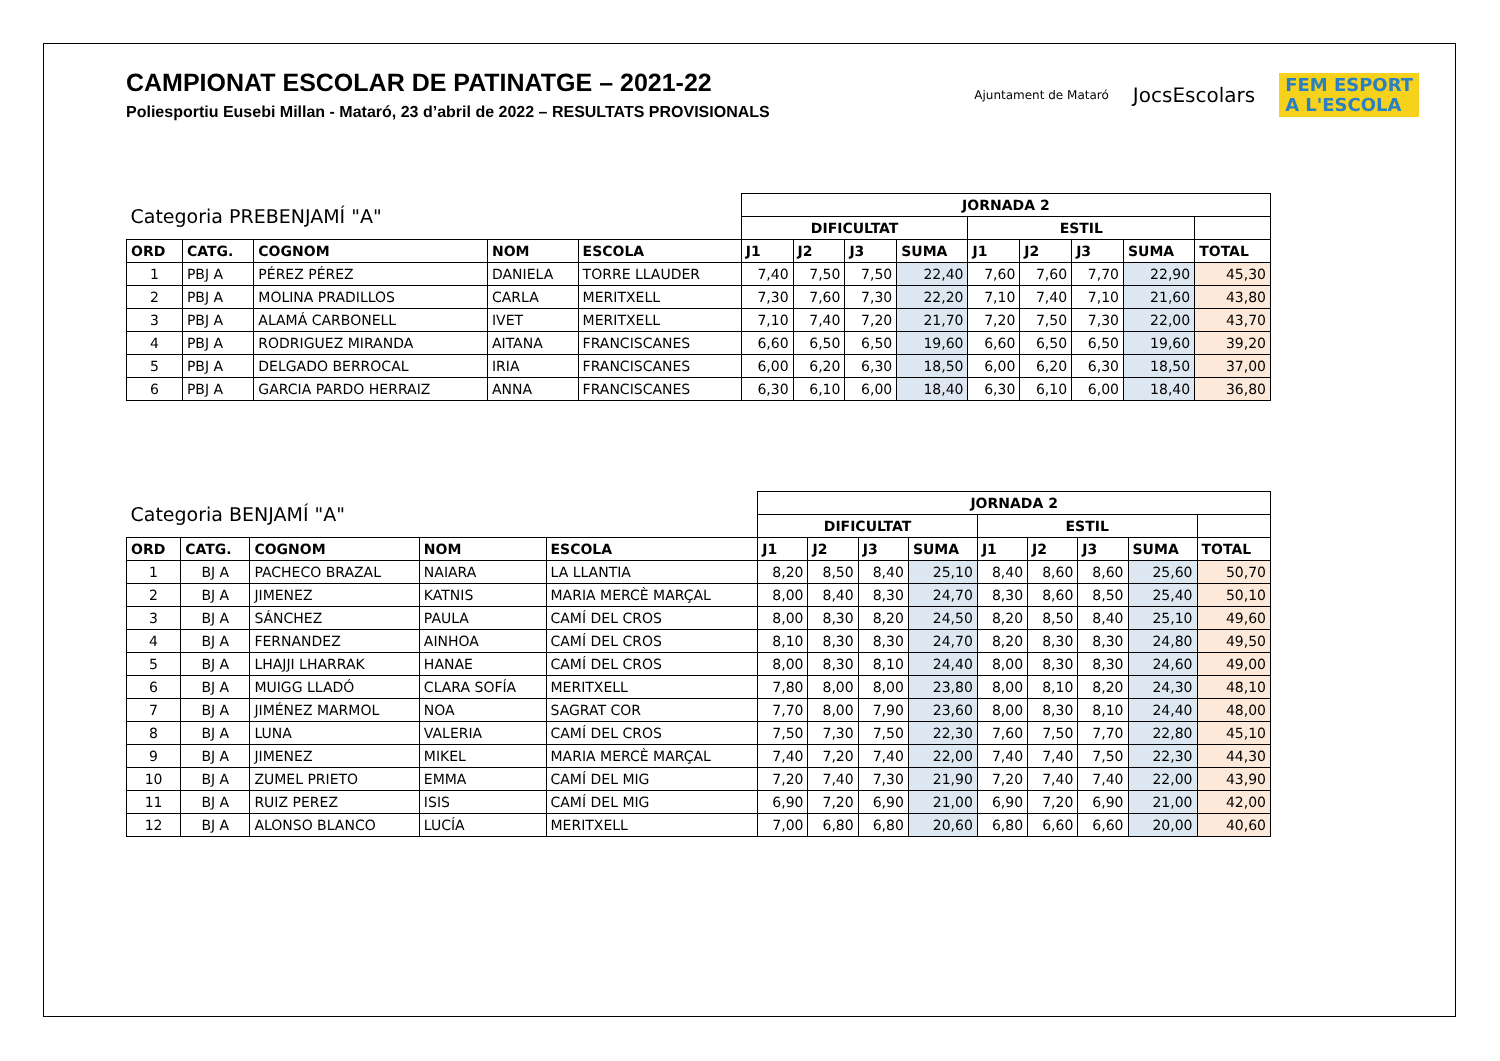CAMPIONAT ESCOLAR DE PATINATGE – 2021-22
Poliesportiu Eusebi Millan - Mataró, 23 d’abril de 2022 – RESULTATS PROVISIONALS
Ajuntament de Mataró
JocsEscolars
FEM ESPORT
A L'ESCOLA
| Categoria PREBENJAMÍ "A" | | | | | JORNADA 2 | | | | | | | | |
| --- | --- | --- | --- | --- | --- | --- | --- | --- | --- | --- | --- | --- | --- |
| | | | | | DIFICULTAT | | | | ESTIL | | | | |
| ORD | CATG. | COGNOM | NOM | ESCOLA | J1 | J2 | J3 | SUMA | J1 | J2 | J3 | SUMA | TOTAL |
| 1 | PBJ A | PÉREZ PÉREZ | DANIELA | TORRE LLAUDER | 7,40 | 7,50 | 7,50 | 22,40 | 7,60 | 7,60 | 7,70 | 22,90 | 45,30 |
| 2 | PBJ A | MOLINA PRADILLOS | CARLA | MERITXELL | 7,30 | 7,60 | 7,30 | 22,20 | 7,10 | 7,40 | 7,10 | 21,60 | 43,80 |
| 3 | PBJ A | ALAMÁ CARBONELL | IVET | MERITXELL | 7,10 | 7,40 | 7,20 | 21,70 | 7,20 | 7,50 | 7,30 | 22,00 | 43,70 |
| 4 | PBJ A | RODRIGUEZ MIRANDA | AITANA | FRANCISCANES | 6,60 | 6,50 | 6,50 | 19,60 | 6,60 | 6,50 | 6,50 | 19,60 | 39,20 |
| 5 | PBJ A | DELGADO BERROCAL | IRIA | FRANCISCANES | 6,00 | 6,20 | 6,30 | 18,50 | 6,00 | 6,20 | 6,30 | 18,50 | 37,00 |
| 6 | PBJ A | GARCIA PARDO HERRAIZ | ANNA | FRANCISCANES | 6,30 | 6,10 | 6,00 | 18,40 | 6,30 | 6,10 | 6,00 | 18,40 | 36,80 |
| Categoria BENJAMÍ "A" | | | | | JORNADA 2 | | | | | | | | |
| --- | --- | --- | --- | --- | --- | --- | --- | --- | --- | --- | --- | --- | --- |
| | | | | | DIFICULTAT | | | | ESTIL | | | | |
| ORD | CATG. | COGNOM | NOM | ESCOLA | J1 | J2 | J3 | SUMA | J1 | J2 | J3 | SUMA | TOTAL |
| 1 | BJ A | PACHECO BRAZAL | NAIARA | LA LLANTIA | 8,20 | 8,50 | 8,40 | 25,10 | 8,40 | 8,60 | 8,60 | 25,60 | 50,70 |
| 2 | BJ A | JIMENEZ | KATNIS | MARIA MERCÈ MARÇAL | 8,00 | 8,40 | 8,30 | 24,70 | 8,30 | 8,60 | 8,50 | 25,40 | 50,10 |
| 3 | BJ A | SÁNCHEZ | PAULA | CAMÍ DEL CROS | 8,00 | 8,30 | 8,20 | 24,50 | 8,20 | 8,50 | 8,40 | 25,10 | 49,60 |
| 4 | BJ A | FERNANDEZ | AINHOA | CAMÍ DEL CROS | 8,10 | 8,30 | 8,30 | 24,70 | 8,20 | 8,30 | 8,30 | 24,80 | 49,50 |
| 5 | BJ A | LHAJJI LHARRAK | HANAE | CAMÍ DEL CROS | 8,00 | 8,30 | 8,10 | 24,40 | 8,00 | 8,30 | 8,30 | 24,60 | 49,00 |
| 6 | BJ A | MUIGG LLADÓ | CLARA SOFÍA | MERITXELL | 7,80 | 8,00 | 8,00 | 23,80 | 8,00 | 8,10 | 8,20 | 24,30 | 48,10 |
| 7 | BJ A | JIMÉNEZ MARMOL | NOA | SAGRAT COR | 7,70 | 8,00 | 7,90 | 23,60 | 8,00 | 8,30 | 8,10 | 24,40 | 48,00 |
| 8 | BJ A | LUNA | VALERIA | CAMÍ DEL CROS | 7,50 | 7,30 | 7,50 | 22,30 | 7,60 | 7,50 | 7,70 | 22,80 | 45,10 |
| 9 | BJ A | JIMENEZ | MIKEL | MARIA MERCÈ MARÇAL | 7,40 | 7,20 | 7,40 | 22,00 | 7,40 | 7,40 | 7,50 | 22,30 | 44,30 |
| 10 | BJ A | ZUMEL PRIETO | EMMA | CAMÍ DEL MIG | 7,20 | 7,40 | 7,30 | 21,90 | 7,20 | 7,40 | 7,40 | 22,00 | 43,90 |
| 11 | BJ A | RUIZ PEREZ | ISIS | CAMÍ DEL MIG | 6,90 | 7,20 | 6,90 | 21,00 | 6,90 | 7,20 | 6,90 | 21,00 | 42,00 |
| 12 | BJ A | ALONSO BLANCO | LUCÍA | MERITXELL | 7,00 | 6,80 | 6,80 | 20,60 | 6,80 | 6,60 | 6,60 | 20,00 | 40,60 |